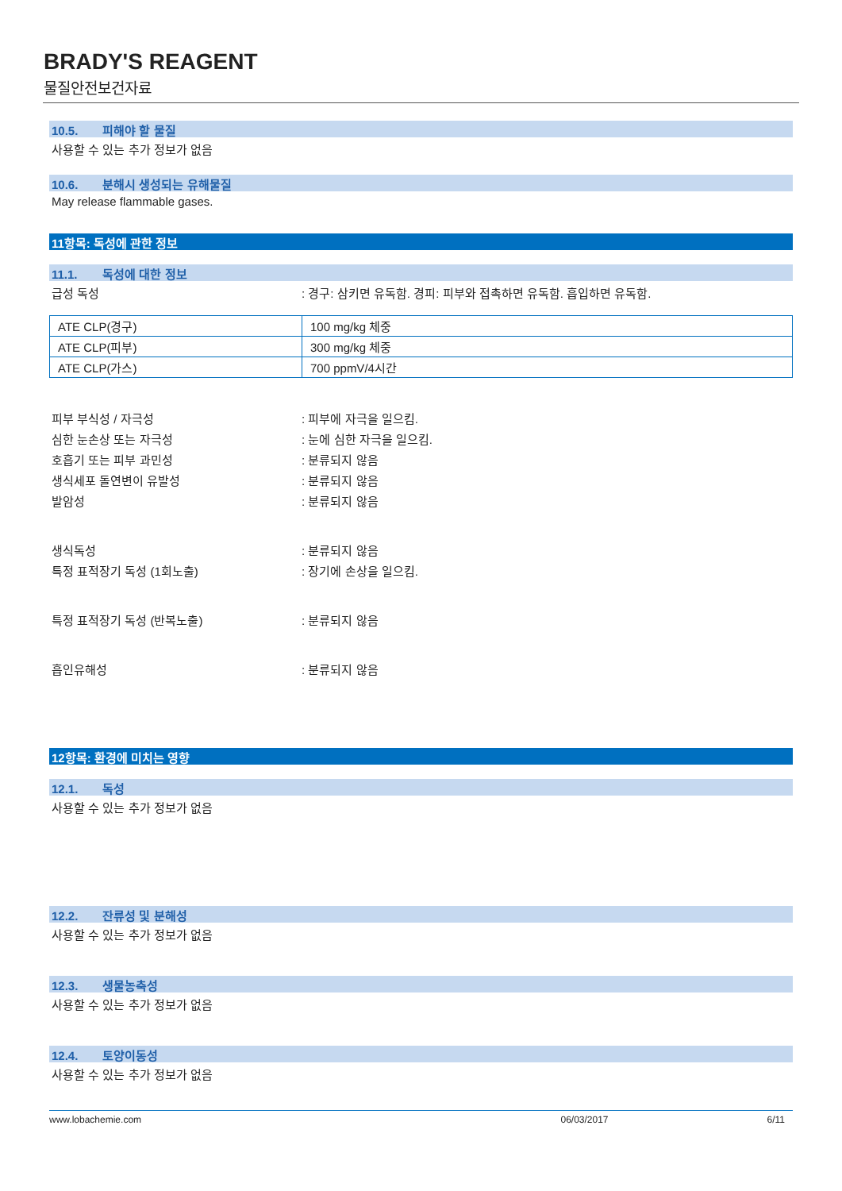BRADY'S REAGENT
물질안전보건자료
10.5. 피해야 할 물질
사용할 수 있는 추가 정보가 없음
10.6. 분해시 생성되는 유해물질
May release flammable gases.
11항목: 독성에 관한 정보
11.1. 독성에 대한 정보
급성 독성 : 경구: 삼키면 유독함. 경피: 피부와 접촉하면 유독함. 흡입하면 유독함.
| ATE CLP(경구) | 100 mg/kg 체중 |
| ATE CLP(피부) | 300 mg/kg 체중 |
| ATE CLP(가스) | 700 ppmV/4시간 |
피부 부식성 / 자극성 : 피부에 자극을 일으킴.
심한 눈손상 또는 자극성 : 눈에 심한 자극을 일으킴.
호흡기 또는 피부 과민성 : 분류되지 않음
생식세포 돌연변이 유발성 : 분류되지 않음
발암성 : 분류되지 않음
생식독성 : 분류되지 않음
특정 표적장기 독성 (1회노출) : 장기에 손상을 일으킴.
특정 표적장기 독성 (반복노출) : 분류되지 않음
흡인유해성 : 분류되지 않음
12항목: 환경에 미치는 영향
12.1. 독성
사용할 수 있는 추가 정보가 없음
12.2. 잔류성 및 분해성
사용할 수 있는 추가 정보가 없음
12.3. 생물농축성
사용할 수 있는 추가 정보가 없음
12.4. 토양이동성
사용할 수 있는 추가 정보가 없음
www.lobachemie.com 06/03/2017 6/11